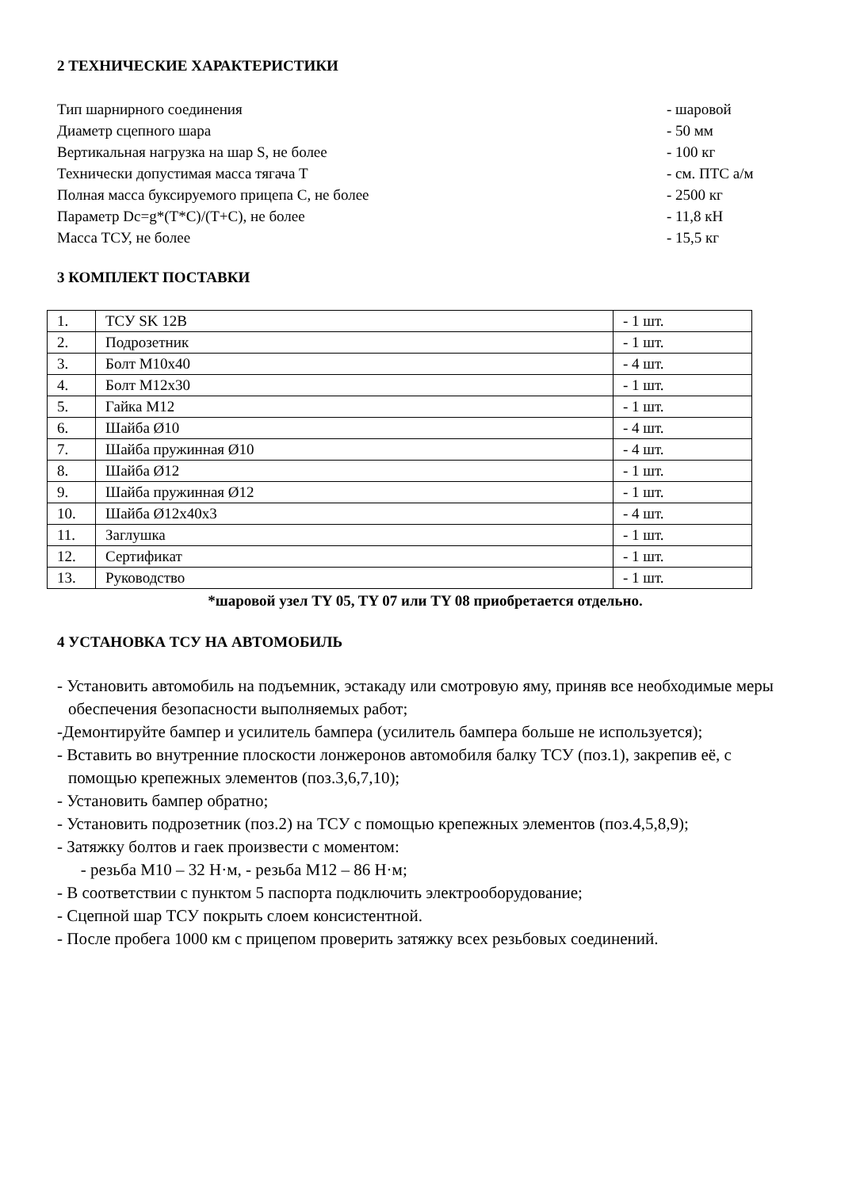2 ТЕХНИЧЕСКИЕ ХАРАКТЕРИСТИКИ
| Тип шарнирного соединения | - шаровой |
| Диаметр сцепного шара | - 50 мм |
| Вертикальная нагрузка на шар S, не более | - 100 кг |
| Технически допустимая масса тягача T | - см. ПТС а/м |
| Полная масса буксируемого прицепа С, не более | - 2500 кг |
| Параметр Dc=g*(T*C)/(T+C), не более | - 11,8 кН |
| Масса ТСУ, не более | - 15,5 кг |
3 КОМПЛЕКТ ПОСТАВКИ
| 1. | ТСУ SK 12B | - 1 шт. |
| 2. | Подрозетник | - 1 шт. |
| 3. | Болт М10х40 | - 4 шт. |
| 4. | Болт М12х30 | - 1 шт. |
| 5. | Гайка М12 | - 1 шт. |
| 6. | Шайба Ø10 | - 4 шт. |
| 7. | Шайба пружинная Ø10 | - 4 шт. |
| 8. | Шайба Ø12 | - 1 шт. |
| 9. | Шайба пружинная Ø12 | - 1 шт. |
| 10. | Шайба Ø12х40х3 | - 4 шт. |
| 11. | Заглушка | - 1 шт. |
| 12. | Сертификат | - 1 шт. |
| 13. | Руководство | - 1 шт. |
*шаровой узел TY 05, TY 07 или TY 08 приобретается отдельно.
4 УСТАНОВКА ТСУ НА АВТОМОБИЛЬ
- Установить автомобиль на подъемник, эстакаду или смотровую яму, приняв все необходимые меры обеспечения безопасности выполняемых работ;
-Демонтируйте бампер и усилитель бампера (усилитель бампера больше не используется);
- Вставить во внутренние плоскости лонжеронов автомобиля балку ТСУ (поз.1), закрепив её, с помощью крепежных элементов (поз.3,6,7,10);
- Установить бампер обратно;
- Установить подрозетник (поз.2) на ТСУ с помощью крепежных элементов (поз.4,5,8,9);
- Затяжку болтов и гаек произвести с моментом:
- резьба М10 – 32 Н·м, - резьба М12 – 86 Н·м;
- В соответствии с пунктом 5 паспорта подключить электрооборудование;
- Сцепной шар ТСУ покрыть слоем консистентной.
- После пробега 1000 км с прицепом проверить затяжку всех резьбовых соединений.